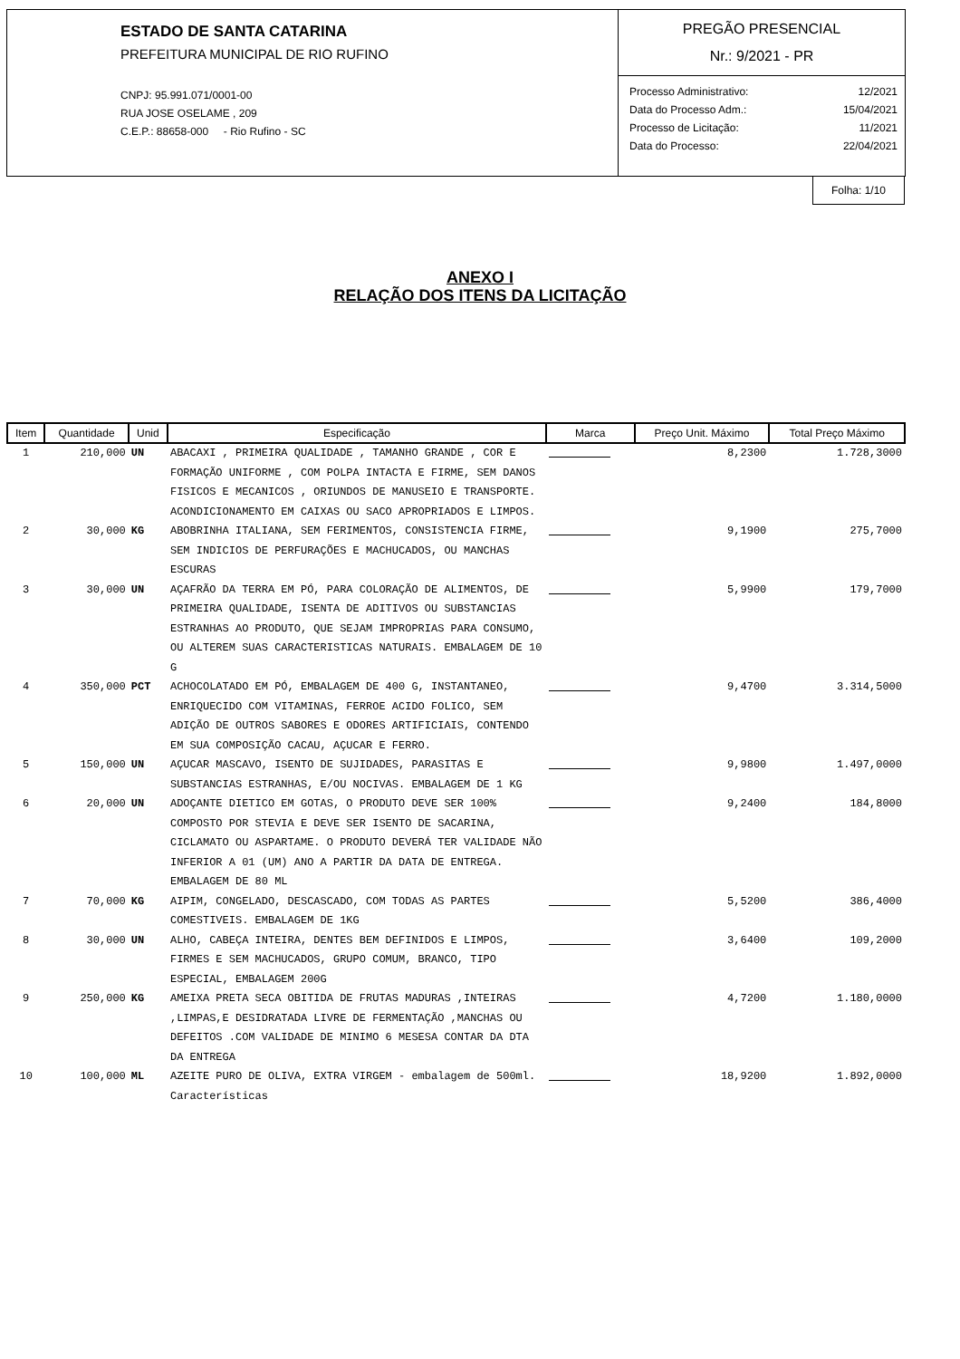ESTADO DE SANTA CATARINA
PREFEITURA MUNICIPAL DE RIO RUFINO
CNPJ: 95.991.071/0001-00
RUA JOSE OSELAME , 209
C.E.P.: 88658-000 - Rio Rufino - SC
PREGÃO PRESENCIAL
Nr.: 9/2021 - PR
| Processo Administrativo: | 12/2021 |
| Data do Processo Adm.: | 15/04/2021 |
| Processo de Licitação: | 11/2021 |
| Data do Processo: | 22/04/2021 |
Folha: 1/10
ANEXO I
RELAÇÃO DOS ITENS DA LICITAÇÃO
| Item | Quantidade | Unid | Especificação | Marca | Preço Unit. Máximo | Total Preço Máximo |
| --- | --- | --- | --- | --- | --- | --- |
| 1 | 210,000 | UN | ABACAXI , PRIMEIRA QUALIDADE , TAMANHO GRANDE , COR E FORMAÇÃO UNIFORME , COM POLPA INTACTA E FIRME, SEM DANOS FISICOS E MECANICOS , ORIUNDOS DE MANUSEIO E TRANSPORTE. ACONDICIONAMENTO EM CAIXAS OU SACO APROPRIADOS E LIMPOS. | | 8,2300 | 1.728,3000 |
| 2 | 30,000 | KG | ABOBRINHA ITALIANA, SEM FERIMENTOS, CONSISTENCIA FIRME, SEM INDICIOS DE PERFURAÇÕES E MACHUCADOS, OU MANCHAS ESCURAS | | 9,1900 | 275,7000 |
| 3 | 30,000 | UN | AÇAFRÃO DA TERRA EM PÓ, PARA COLORAÇÃO DE ALIMENTOS, DE PRIMEIRA QUALIDADE, ISENTA DE ADITIVOS OU SUBSTANCIAS ESTRANHAS AO PRODUTO, QUE SEJAM IMPROPRIAS PARA CONSUMO, OU ALTEREM SUAS CARACTERISTICAS NATURAIS. EMBALAGEM DE 10 G | | 5,9900 | 179,7000 |
| 4 | 350,000 | PCT | ACHOCOLATADO EM PÓ, EMBALAGEM DE 400 G, INSTANTANEO, ENRIQUECIDO COM VITAMINAS, FERROE ACIDO FOLICO, SEM ADIÇÃO DE OUTROS SABORES E ODORES ARTIFICIAIS, CONTENDO EM SUA COMPOSIÇÃO CACAU, AÇUCAR E FERRO. | | 9,4700 | 3.314,5000 |
| 5 | 150,000 | UN | AÇUCAR MASCAVO, ISENTO DE SUJIDADES, PARASITAS E SUBSTANCIAS ESTRANHAS, E/OU NOCIVAS. EMBALAGEM DE 1 KG | | 9,9800 | 1.497,0000 |
| 6 | 20,000 | UN | ADOÇANTE DIETICO EM GOTAS, O PRODUTO DEVE SER 100% COMPOSTO POR STEVIA E DEVE SER ISENTO DE SACARINA, CICLAMATO OU ASPARTAME. O PRODUTO DEVERÁ TER VALIDADE NÃO INFERIOR A 01 (UM) ANO A PARTIR DA DATA DE ENTREGA. EMBALAGEM DE 80 ML | | 9,2400 | 184,8000 |
| 7 | 70,000 | KG | AIPIM, CONGELADO, DESCASCADO, COM TODAS AS PARTES COMESTIVEIS. EMBALAGEM DE 1KG | | 5,5200 | 386,4000 |
| 8 | 30,000 | UN | ALHO, CABEÇA INTEIRA, DENTES BEM DEFINIDOS E LIMPOS, FIRMES E SEM MACHUCADOS, GRUPO COMUM, BRANCO, TIPO ESPECIAL, EMBALAGEM 200G | | 3,6400 | 109,2000 |
| 9 | 250,000 | KG | AMEIXA PRETA SECA OBITIDA DE FRUTAS MADURAS ,INTEIRAS ,LIMPAS,E DESIDRATADA LIVRE DE FERMENTAÇÃO ,MANCHAS OU DEFEITOS .COM VALIDADE DE MINIMO 6 MESESA CONTAR DA DTA DA ENTREGA | | 4,7200 | 1.180,0000 |
| 10 | 100,000 | ML | AZEITE PURO DE OLIVA, EXTRA VIRGEM - embalagem de 500ml. Características | | 18,9200 | 1.892,0000 |